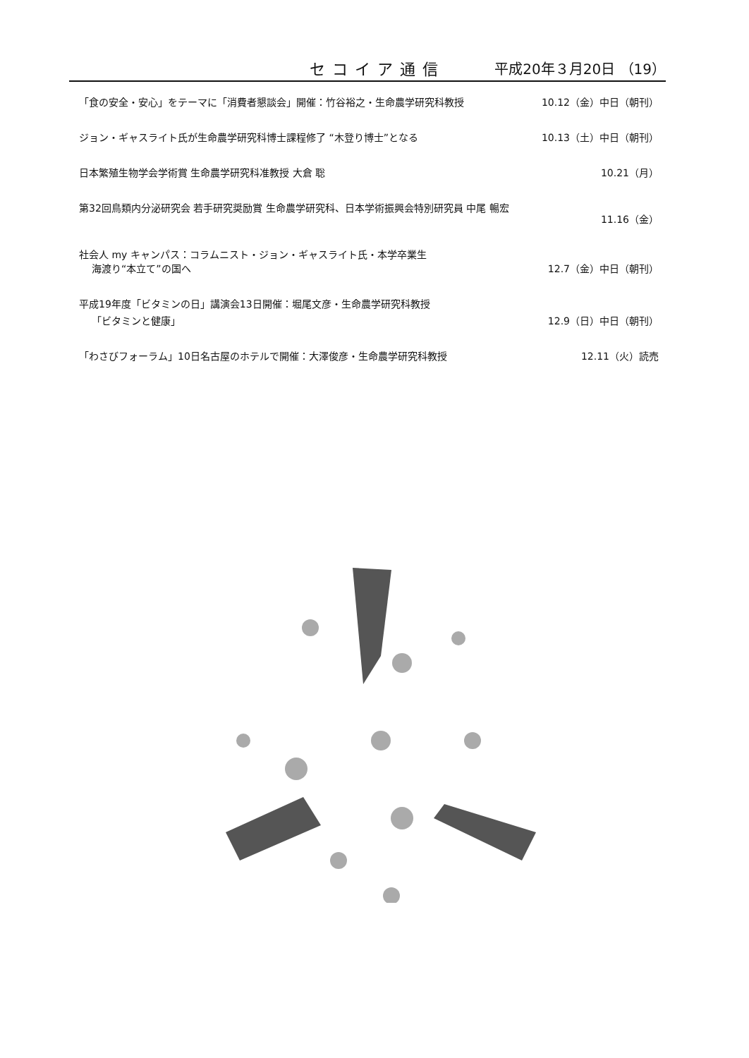セコイア通信 平成20年３月20日 （19）
「食の安全・安心」をテーマに「消費者懇談会」開催：竹谷裕之・生命農学研究科教授 10.12（金）中日（朝刊）
ジョン・ギャスライト氏が生命農学研究科博士課程修了 “木登り博士”となる 10.13（土）中日（朝刊）
日本繁殖生物学会学術賞 生命農学研究科准教授 大倉 聡 10.21（月）
第32回鳥類内分泌研究会 若手研究奨励賞 生命農学研究科、日本学術振興会特別研究員 中尾 暢宏
11.16（金）
社会人 my キャンパス：コラムニスト・ジョン・ギャスライト氏・本学卒業生
海渡り“本立て”の国へ 12.7（金）中日（朝刊）
平成19年度「ビタミンの日」講演会13日開催：堀尾文彦・生命農学研究科教授
「ビタミンと健康」 12.9（日）中日（朝刊）
「わさびフォーラム」10日名古屋のホテルで開催：大澤俊彦・生命農学研究科教授 12.11（火）読売